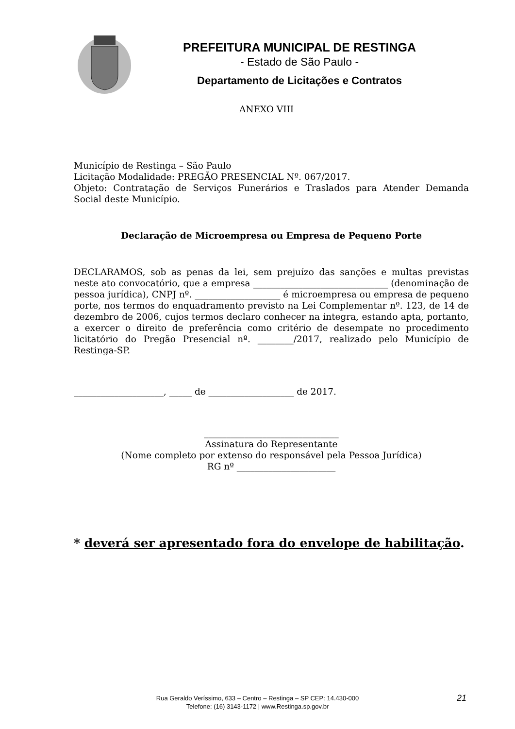PREFEITURA MUNICIPAL DE RESTINGA
- Estado de São Paulo -
Departamento de Licitações e Contratos
ANEXO VIII
Município de Restinga – São Paulo
Licitação Modalidade: PREGÃO PRESENCIAL Nº. 067/2017.
Objeto: Contratação de Serviços Funerários e Traslados para Atender Demanda Social deste Município.
Declaração de Microempresa ou Empresa de Pequeno Porte
DECLARAMOS, sob as penas da lei, sem prejuízo das sanções e multas previstas neste ato convocatório, que a empresa ______________________________ (denominação de pessoa jurídica), CNPJ nº. ___________________ é microempresa ou empresa de pequeno porte, nos termos do enquadramento previsto na Lei Complementar nº. 123, de 14 de dezembro de 2006, cujos termos declaro conhecer na integra, estando apta, portanto, a exercer o direito de preferência como critério de desempate no procedimento licitatório do Pregão Presencial nº. ________/2017, realizado pelo Município de Restinga-SP.
____________________, _____ de ___________________ de 2017.
______________________________
Assinatura do Representante
(Nome completo por extenso do responsável pela Pessoa Jurídica)
RG nº ______________________
* deverá ser apresentado fora do envelope de habilitação.
Rua Geraldo Veríssimo, 633 – Centro – Restinga – SP CEP: 14.430-000
Telefone: (16) 3143-1172 | www.Restinga.sp.gov.br
21